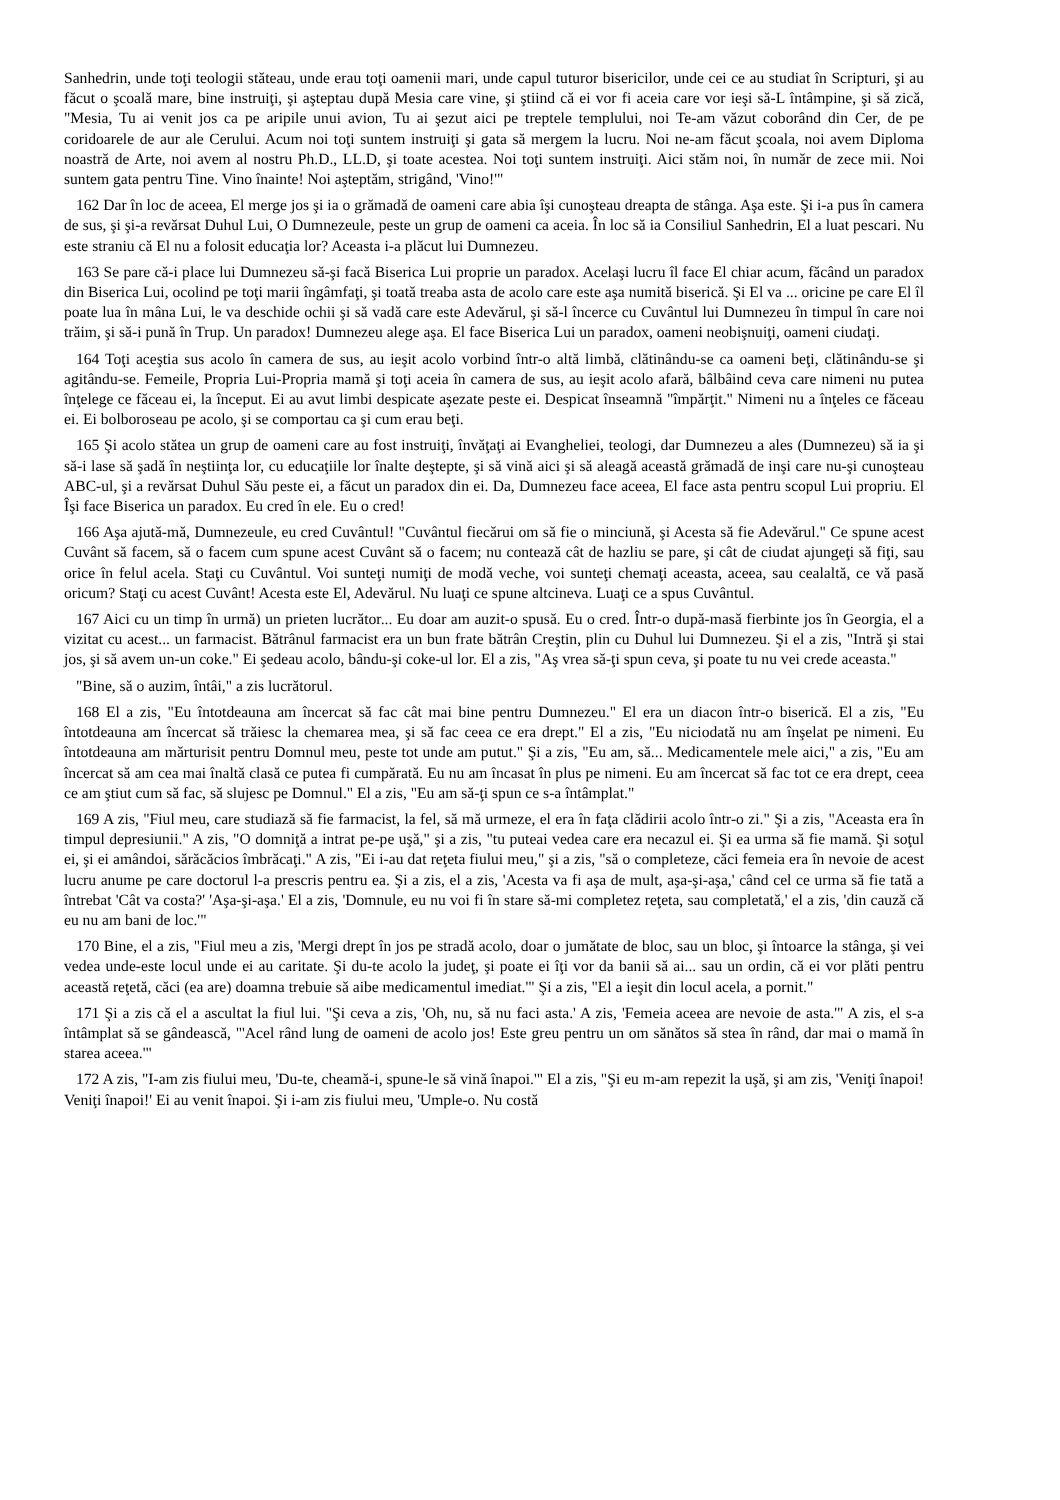Sanhedrin, unde toţi teologii stăteau, unde erau toţi oamenii mari, unde capul tuturor bisericilor, unde cei ce au studiat în Scripturi, şi au făcut o şcoală mare, bine instruiţi, şi aşteptau după Mesia care vine, şi ştiind că ei vor fi aceia care vor ieşi să-L întâmpine, şi să zică, "Mesia, Tu ai venit jos ca pe aripile unui avion, Tu ai şezut aici pe treptele templului, noi Te-am văzut coborând din Cer, de pe coridoarele de aur ale Cerului. Acum noi toţi suntem instruiţi şi gata să mergem la lucru. Noi ne-am făcut şcoala, noi avem Diploma noastră de Arte, noi avem al nostru Ph.D., LL.D, şi toate acestea. Noi toţi suntem instruiţi. Aici stăm noi, în număr de zece mii. Noi suntem gata pentru Tine. Vino înainte! Noi aşteptăm, strigând, 'Vino!'"
162 Dar în loc de aceea, El merge jos şi ia o grămadă de oameni care abia îşi cunoşteau dreapta de stânga. Aşa este. Şi i-a pus în camera de sus, şi şi-a revărsat Duhul Lui, O Dumnezeule, peste un grup de oameni ca aceia. În loc să ia Consiliul Sanhedrin, El a luat pescari. Nu este straniu că El nu a folosit educaţia lor? Aceasta i-a plăcut lui Dumnezeu.
163 Se pare că-i place lui Dumnezeu să-şi facă Biserica Lui proprie un paradox. Acelaşi lucru îl face El chiar acum, făcând un paradox din Biserica Lui, ocolind pe toţi marii îngâmfaţi, şi toată treaba asta de acolo care este aşa numită biserică. Şi El va ... oricine pe care El îl poate lua în mâna Lui, le va deschide ochii şi să vadă care este Adevărul, şi să-l încerce cu Cuvântul lui Dumnezeu în timpul în care noi trăim, şi să-i pună în Trup. Un paradox! Dumnezeu alege aşa. El face Biserica Lui un paradox, oameni neobişnuiţi, oameni ciudaţi.
164 Toţi aceştia sus acolo în camera de sus, au ieşit acolo vorbind într-o altă limbă, clătinându-se ca oameni beţi, clătinându-se şi agitându-se. Femeile, Propria Lui-Propria mamă şi toţi aceia în camera de sus, au ieşit acolo afară, bâlbâind ceva care nimeni nu putea înţelege ce făceau ei, la început. Ei au avut limbi despicate aşezate peste ei. Despicat înseamnă "împărţit." Nimeni nu a înţeles ce făceau ei. Ei bolboroseau pe acolo, şi se comportau ca şi cum erau beţi.
165 Şi acolo stătea un grup de oameni care au fost instruiţi, învăţaţi ai Evangheliei, teologi, dar Dumnezeu a ales (Dumnezeu) să ia şi să-i lase să şadă în neştiinţa lor, cu educaţiile lor înalte deştepte, şi să vină aici şi să aleagă această grămadă de inşi care nu-şi cunoşteau ABC-ul, şi a revărsat Duhul Său peste ei, a făcut un paradox din ei. Da, Dumnezeu face aceea, El face asta pentru scopul Lui propriu. El Îşi face Biserica un paradox. Eu cred în ele. Eu o cred!
166 Aşa ajută-mă, Dumnezeule, eu cred Cuvântul! "Cuvântul fiecărui om să fie o minciună, şi Acesta să fie Adevărul." Ce spune acest Cuvânt să facem, să o facem cum spune acest Cuvânt să o facem; nu contează cât de hazliu se pare, şi cât de ciudat ajungeţi să fiţi, sau orice în felul acela. Staţi cu Cuvântul. Voi sunteţi numiţi de modă veche, voi sunteţi chemaţi aceasta, aceea, sau cealaltă, ce vă pasă oricum? Staţi cu acest Cuvânt! Acesta este El, Adevărul. Nu luaţi ce spune altcineva. Luaţi ce a spus Cuvântul.
167 Aici cu un timp în urmă) un prieten lucrător... Eu doar am auzit-o spusă. Eu o cred. Într-o după-masă fierbinte jos în Georgia, el a vizitat cu acest... un farmacist. Bătrânul farmacist era un bun frate bătrân Creştin, plin cu Duhul lui Dumnezeu. Şi el a zis, "Intră şi stai jos, şi să avem un-un coke." Ei şedeau acolo, bându-şi coke-ul lor. El a zis, "Aş vrea să-ţi spun ceva, şi poate tu nu vei crede aceasta."
"Bine, să o auzim, întâi," a zis lucrătorul.
168 El a zis, "Eu întotdeauna am încercat să fac cât mai bine pentru Dumnezeu." El era un diacon într-o biserică. El a zis, "Eu întotdeauna am încercat să trăiesc la chemarea mea, şi să fac ceea ce era drept." El a zis, "Eu niciodată nu am înşelat pe nimeni. Eu întotdeauna am mărturisit pentru Domnul meu, peste tot unde am putut." Şi a zis, "Eu am, să... Medicamentele mele aici," a zis, "Eu am încercat să am cea mai înaltă clasă ce putea fi cumpărată. Eu nu am încasat în plus pe nimeni. Eu am încercat să fac tot ce era drept, ceea ce am ştiut cum să fac, să slujesc pe Domnul." El a zis, "Eu am să-ţi spun ce s-a întâmplat."
169 A zis, "Fiul meu, care studiază să fie farmacist, la fel, să mă urmeze, el era în faţa clădirii acolo într-o zi." Şi a zis, "Aceasta era în timpul depresiunii." A zis, "O domniţă a intrat pe-pe uşă," şi a zis, "tu puteai vedea care era necazul ei. Şi ea urma să fie mamă. Şi soţul ei, şi ei amândoi, sărăcăcios îmbrăcaţi." A zis, "Ei i-au dat reţeta fiului meu," şi a zis, "să o completeze, căci femeia era în nevoie de acest lucru anume pe care doctorul l-a prescris pentru ea. Şi a zis, el a zis, 'Acesta va fi aşa de mult, aşa-şi-aşa,' când cel ce urma să fie tată a întrebat 'Cât va costa?' 'Aşa-şi-aşa.' El a zis, 'Domnule, eu nu voi fi în stare să-mi completez reţeta, sau completată,' el a zis, 'din cauză că eu nu am bani de loc.'"
170 Bine, el a zis, "Fiul meu a zis, 'Mergi drept în jos pe stradă acolo, doar o jumătate de bloc, sau un bloc, şi întoarce la stânga, şi vei vedea unde-este locul unde ei au caritate. Şi du-te acolo la judeţ, şi poate ei îţi vor da banii să ai... sau un ordin, că ei vor plăti pentru această reţetă, căci (ea are) doamna trebuie să aibe medicamentul imediat.'" Şi a zis, "El a ieşit din locul acela, a pornit."
171 Şi a zis că el a ascultat la fiul lui. "Şi ceva a zis, 'Oh, nu, să nu faci asta.' A zis, 'Femeia aceea are nevoie de asta.'" A zis, el s-a întâmplat să se gândească, "'Acel rând lung de oameni de acolo jos! Este greu pentru un om sănătos să stea în rând, dar mai o mamă în starea aceea.'"
172 A zis, "I-am zis fiului meu, 'Du-te, cheamă-i, spune-le să vină înapoi.'" El a zis, "Şi eu m-am repezit la uşă, şi am zis, 'Veniţi înapoi! Veniţi înapoi!' Ei au venit înapoi. Şi i-am zis fiului meu, 'Umple-o. Nu costă